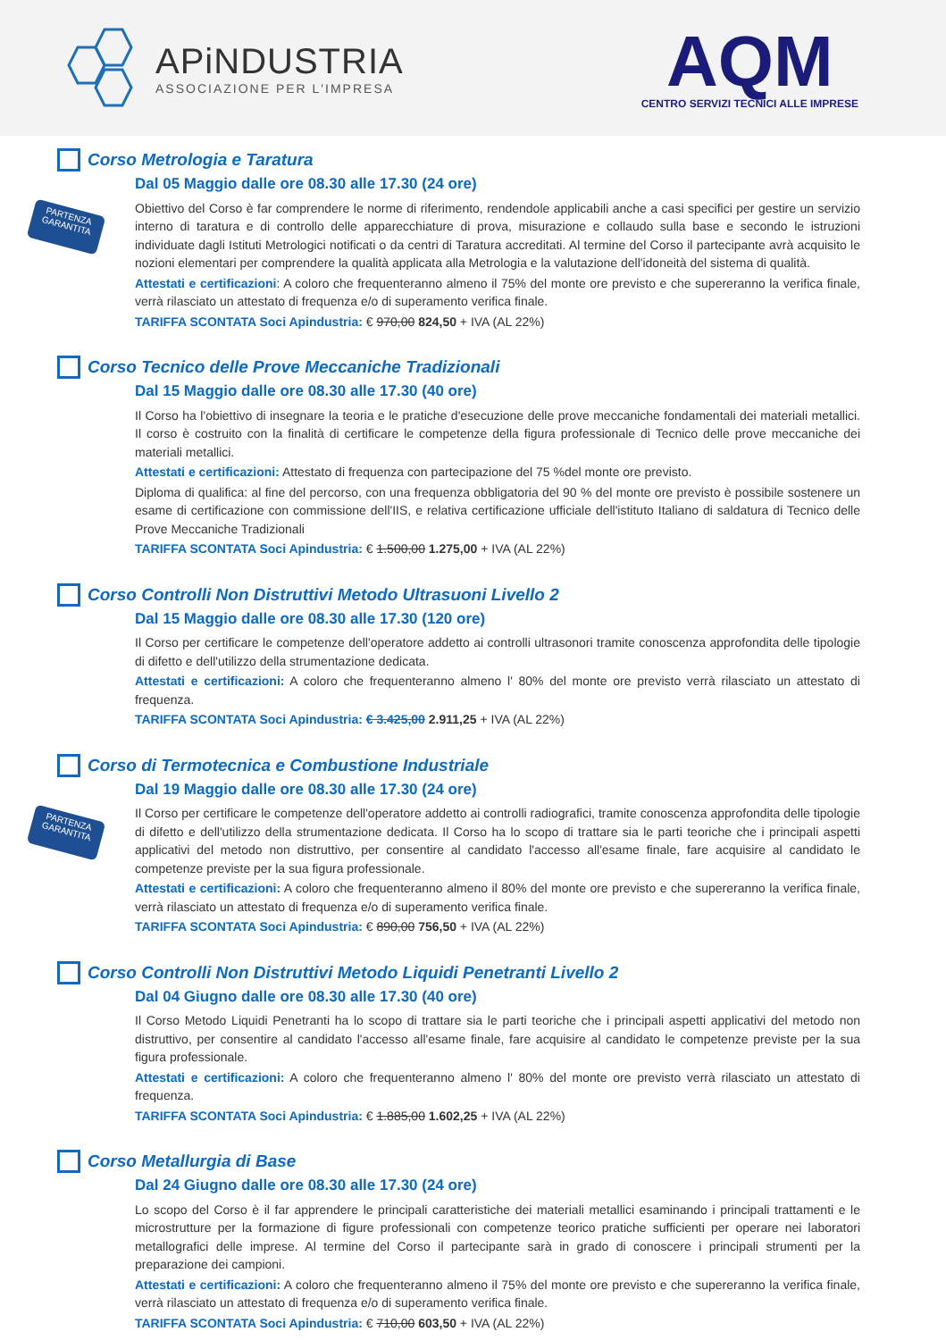APiNDUSTRIA
ASSOCIAZIONE PER L'IMPRESA
AQM
CENTRO SERVIZI TECNICI ALLE IMPRESE
PARTENZA GARANTITA
Corso Metrologia e Taratura
Dal 05 Maggio dalle ore 08.30 alle 17.30 (24 ore)
Obiettivo del Corso è far comprendere le norme di riferimento, rendendole applicabili anche a casi specifici per gestire un servizio interno di taratura e di controllo delle apparecchiature di prova, misurazione e collaudo sulla base e secondo le istruzioni individuate dagli Istituti Metrologici notificati o da centri di Taratura accreditati. Al termine del Corso il partecipante avrà acquisito le nozioni elementari per comprendere la qualità applicata alla Metrologia e la valutazione dell'idoneità del sistema di qualità.
Attestati e certificazioni: A coloro che frequenteranno almeno il 75% del monte ore previsto e che supereranno la verifica finale, verrà rilasciato un attestato di frequenza e/o di superamento verifica finale.
TARIFFA SCONTATA Soci Apindustria: € 970,00 824,50 + IVA (AL 22%)
Corso Tecnico delle Prove Meccaniche Tradizionali
Dal 15 Maggio dalle ore 08.30 alle 17.30 (40 ore)
Il Corso ha l'obiettivo di insegnare la teoria e le pratiche d'esecuzione delle prove meccaniche fondamentali dei materiali metallici. Il corso è costruito con la finalità di certificare le competenze della figura professionale di Tecnico delle prove meccaniche dei materiali metallici.
Attestati e certificazioni: Attestato di frequenza con partecipazione del 75 %del monte ore previsto.
Diploma di qualifica: al fine del percorso, con una frequenza obbligatoria del 90 % del monte ore previsto è possibile sostenere un esame di certificazione con commissione dell'IIS, e relativa certificazione ufficiale dell'istituto Italiano di saldatura di Tecnico delle Prove Meccaniche Tradizionali
TARIFFA SCONTATA Soci Apindustria: € 1.500,00 1.275,00 + IVA (AL 22%)
Corso Controlli Non Distruttivi Metodo Ultrasuoni Livello 2
Dal 15 Maggio dalle ore 08.30 alle 17.30 (120 ore)
Il Corso per certificare le competenze dell'operatore addetto ai controlli ultrasonori tramite conoscenza approfondita delle tipologie di difetto e dell'utilizzo della strumentazione dedicata.
Attestati e certificazioni: A coloro che frequenteranno almeno l' 80% del monte ore previsto verrà rilasciato un attestato di frequenza.
TARIFFA SCONTATA Soci Apindustria: € 3.425,00 2.911,25 + IVA (AL 22%)
PARTENZA GARANTITA
Corso di Termotecnica e Combustione Industriale
Dal 19 Maggio dalle ore 08.30 alle 17.30 (24 ore)
Il Corso per certificare le competenze dell'operatore addetto ai controlli radiografici, tramite conoscenza approfondita delle tipologie di difetto e dell'utilizzo della strumentazione dedicata. Il Corso ha lo scopo di trattare sia le parti teoriche che i principali aspetti applicativi del metodo non distruttivo, per consentire al candidato l'accesso all'esame finale, fare acquisire al candidato le competenze previste per la sua figura professionale.
Attestati e certificazioni: A coloro che frequenteranno almeno il 80% del monte ore previsto e che supereranno la verifica finale, verrà rilasciato un attestato di frequenza e/o di superamento verifica finale.
TARIFFA SCONTATA Soci Apindustria: € 890,00 756,50 + IVA (AL 22%)
Corso Controlli Non Distruttivi Metodo Liquidi Penetranti Livello 2
Dal 04 Giugno dalle ore 08.30 alle 17.30 (40 ore)
Il Corso Metodo Liquidi Penetranti ha lo scopo di trattare sia le parti teoriche che i principali aspetti applicativi del metodo non distruttivo, per consentire al candidato l'accesso all'esame finale, fare acquisire al candidato le competenze previste per la sua figura professionale.
Attestati e certificazioni: A coloro che frequenteranno almeno l' 80% del monte ore previsto verrà rilasciato un attestato di frequenza.
TARIFFA SCONTATA Soci Apindustria: € 1.885,00 1.602,25 + IVA (AL 22%)
Corso Metallurgia di Base
Dal 24 Giugno dalle ore 08.30 alle 17.30 (24 ore)
Lo scopo del Corso è il far apprendere le principali caratteristiche dei materiali metallici esaminando i principali trattamenti e le microstrutture per la formazione di figure professionali con competenze teorico pratiche sufficienti per operare nei laboratori metallografici delle imprese. Al termine del Corso il partecipante sarà in grado di conoscere i principali strumenti per la preparazione dei campioni.
Attestati e certificazioni: A coloro che frequenteranno almeno il 75% del monte ore previsto e che supereranno la verifica finale, verrà rilasciato un attestato di frequenza e/o di superamento verifica finale.
TARIFFA SCONTATA Soci Apindustria: € 710,00 603,50 + IVA (AL 22%)